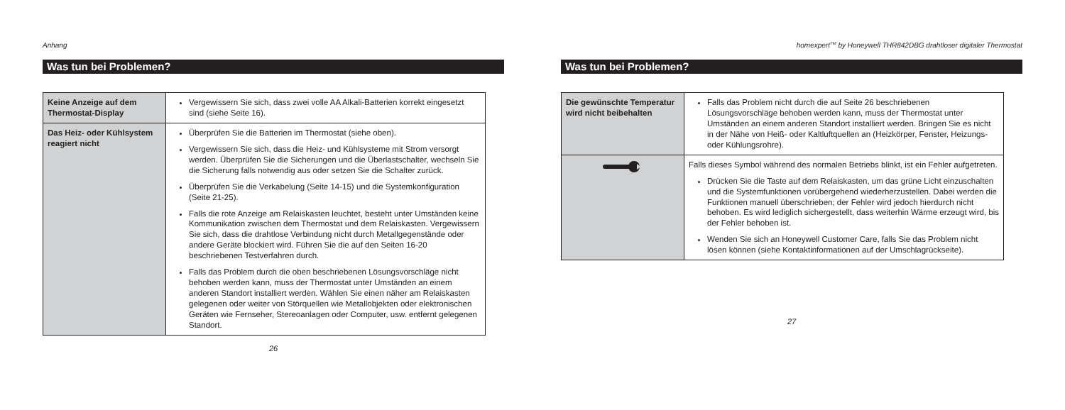Anhang
Was tun bei Problemen?
| Keine Anzeige auf dem Thermostat-Display | Vergewissern Sie sich, dass zwei volle AA Alkali-Batterien korrekt eingesetzt sind (siehe Seite 16). |
| Das Heiz- oder Kühlsystem reagiert nicht | Überprüfen Sie die Batterien im Thermostat (siehe oben). Vergewissern Sie sich, dass die Heiz- und Kühlsysteme mit Strom versorgt werden. Überprüfen Sie die Sicherungen und die Überlastschalter, wechseln Sie die Sicherung falls notwendig aus oder setzen Sie die Schalter zurück. Überprüfen Sie die Verkabelung (Seite 14-15) und die Systemkonfiguration (Seite 21-25). Falls die rote Anzeige am Relaiskasten leuchtet, besteht unter Umständen keine Kommunikation zwischen dem Thermostat und dem Relaiskasten. Vergewissern Sie sich, dass die drahtlose Verbindung nicht durch Metallgegenstände oder andere Geräte blockiert wird. Führen Sie die auf den Seiten 16-20 beschriebenen Testverfahren durch. Falls das Problem durch die oben beschriebenen Lösungsvorschläge nicht behoben werden kann, muss der Thermostat unter Umständen an einem anderen Standort installiert werden. Wählen Sie einen näher am Relaiskasten gelegenen oder weiter von Störquellen wie Metallobjekten oder elektronischen Geräten wie Fernseher, Stereoanlagen oder Computer, usw. entfernt gelegenen Standort. |
26
homexpert<sup>TM</sup> by Honeywell THR842DBG drahtloser digitaler Thermostat
Was tun bei Problemen?
| Die gewünschte Temperatur wird nicht beibehalten | Falls das Problem nicht durch die auf Seite 26 beschriebenen Lösungsvorschläge behoben werden kann, muss der Thermostat unter Umständen an einem anderen Standort installiert werden. Bringen Sie es nicht in der Nähe von Heiß- oder Kaltluftquellen an (Heizkörper, Fenster, Heizungs- oder Kühlungsrohre). |
| | Falls dieses Symbol während des normalen Betriebs blinkt, ist ein Fehler aufgetreten. Drücken Sie die Taste auf dem Relaiskasten, um das grüne Licht einzuschalten und die Systemfunktionen vorübergehend wiederherzustellen. Dabei werden die Funktionen manuell überschrieben; der Fehler wird jedoch hierdurch nicht behoben. Es wird lediglich sichergestellt, dass weiterhin Wärme erzeugt wird, bis der Fehler behoben ist. Wenden Sie sich an Honeywell Customer Care, falls Sie das Problem nicht lösen können (siehe Kontaktinformationen auf der Umschlagrückseite). |
27